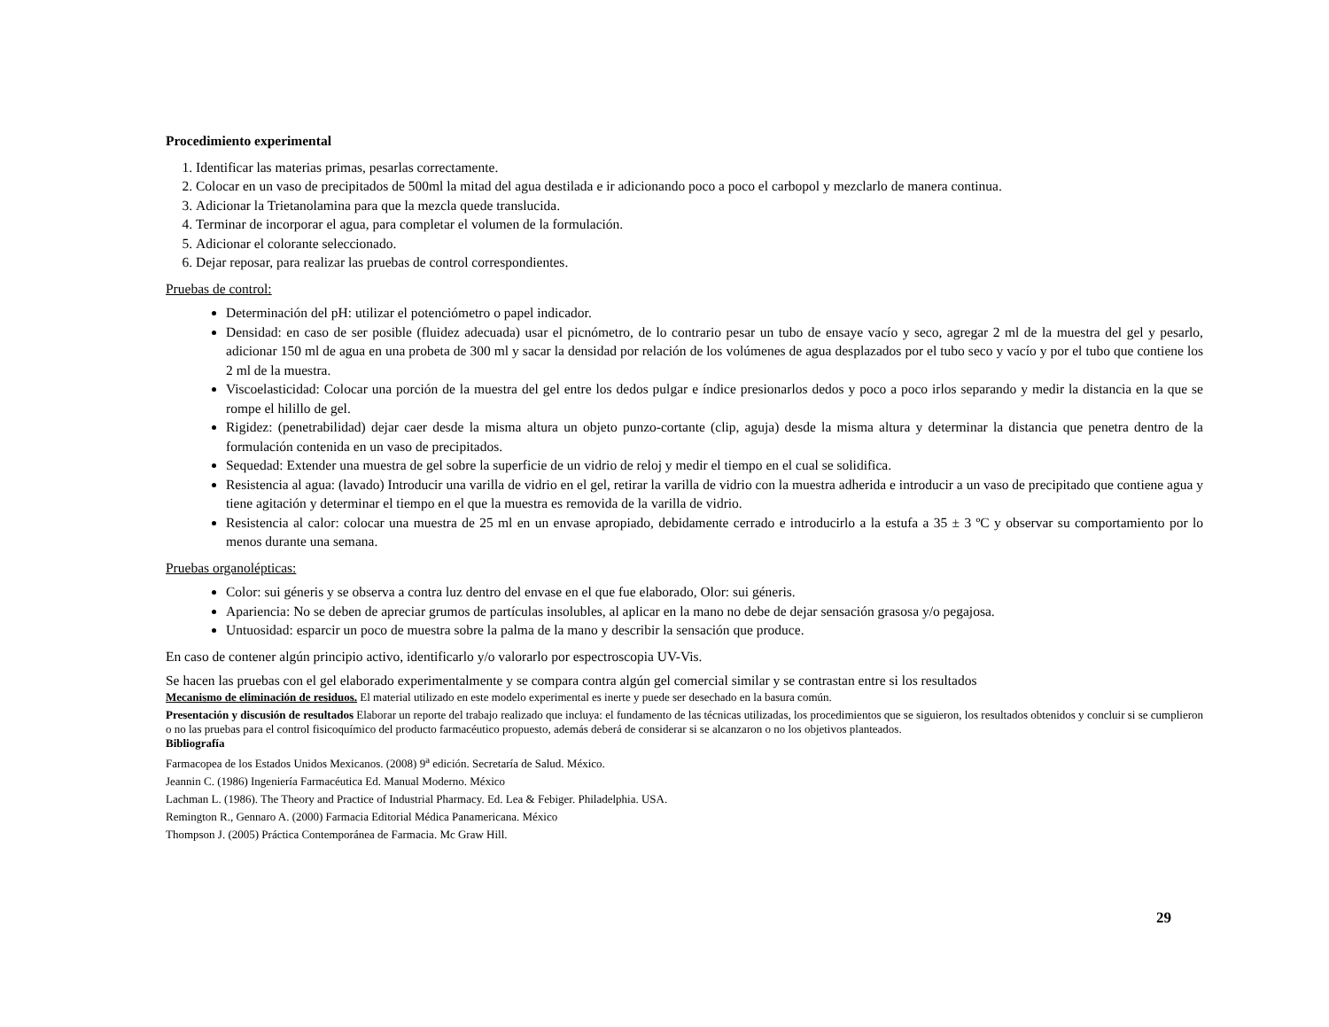Procedimiento experimental
1. Identificar las materias primas, pesarlas correctamente.
2. Colocar en un vaso de precipitados de 500ml la mitad del agua destilada e ir adicionando poco a poco el carbopol y mezclarlo de manera continua.
3. Adicionar la Trietanolamina para que la mezcla quede translucida.
4. Terminar de incorporar el agua, para completar el volumen de la formulación.
5. Adicionar el colorante seleccionado.
6. Dejar reposar, para realizar las pruebas de control correspondientes.
Pruebas de control:
Determinación del pH: utilizar el potenciómetro o papel indicador.
Densidad: en caso de ser posible (fluidez adecuada) usar el picnómetro, de lo contrario pesar un tubo de ensaye vacío y seco, agregar 2 ml de la muestra del gel y pesarlo, adicionar 150 ml de agua en una probeta de 300 ml y sacar la densidad por relación de los volúmenes de agua desplazados por el tubo seco y vacío y por el tubo que contiene los 2 ml de la muestra.
Viscoelasticidad: Colocar una porción de la muestra del gel entre los dedos pulgar e índice presionarlos dedos y poco a poco irlos separando y medir la distancia en la que se rompe el hilillo de gel.
Rigidez: (penetrabilidad) dejar caer desde la misma altura un objeto punzo-cortante (clip, aguja) desde la misma altura y determinar la distancia que penetra dentro de la formulación contenida en un vaso de precipitados.
Sequedad: Extender una muestra de gel sobre la superficie de un vidrio de reloj y medir el tiempo en el cual se solidifica.
Resistencia al agua: (lavado) Introducir una varilla de vidrio en el gel, retirar la varilla de vidrio con la muestra adherida e introducir a un vaso de precipitado que contiene agua y tiene agitación y determinar el tiempo en el que la muestra es removida de la varilla de vidrio.
Resistencia al calor: colocar una muestra de 25 ml en un envase apropiado, debidamente cerrado e introducirlo a la estufa a 35 ± 3 ºC y observar su comportamiento por lo menos durante una semana.
Pruebas organolépticas:
Color: sui géneris y se observa a contra luz dentro del envase en el que fue elaborado, Olor: sui géneris.
Apariencia: No se deben de apreciar grumos de partículas insolubles, al aplicar en la mano no debe de dejar sensación grasosa y/o pegajosa.
Untuosidad: esparcir un poco de muestra sobre la palma de la mano y describir la sensación que produce.
En caso de contener algún principio activo, identificarlo y/o valorarlo por espectroscopia UV-Vis.
Se hacen las pruebas con el gel elaborado experimentalmente y se compara contra algún gel comercial similar y se contrastan entre si los resultados
Mecanismo de eliminación de residuos. El material utilizado en este modelo experimental es inerte y puede ser desechado en la basura común.
Presentación y discusión de resultados Elaborar un reporte del trabajo realizado que incluya: el fundamento de las técnicas utilizadas, los procedimientos que se siguieron, los resultados obtenidos y concluir si se cumplieron o no las pruebas para el control fisicoquímico del producto farmacéutico propuesto, además deberá de considerar si se alcanzaron o no los objetivos planteados.
Bibliografía
Farmacopea de los Estados Unidos Mexicanos. (2008) 9<sup>a</sup> edición. Secretaría de Salud. México.
Jeannin C. (1986) Ingeniería Farmacéutica Ed. Manual Moderno. México
Lachman L. (1986). The Theory and Practice of Industrial Pharmacy. Ed. Lea & Febiger. Philadelphia. USA.
Remington R., Gennaro A. (2000) Farmacia Editorial Médica Panamericana. México
Thompson J. (2005) Práctica Contemporánea de Farmacia. Mc Graw Hill.
29